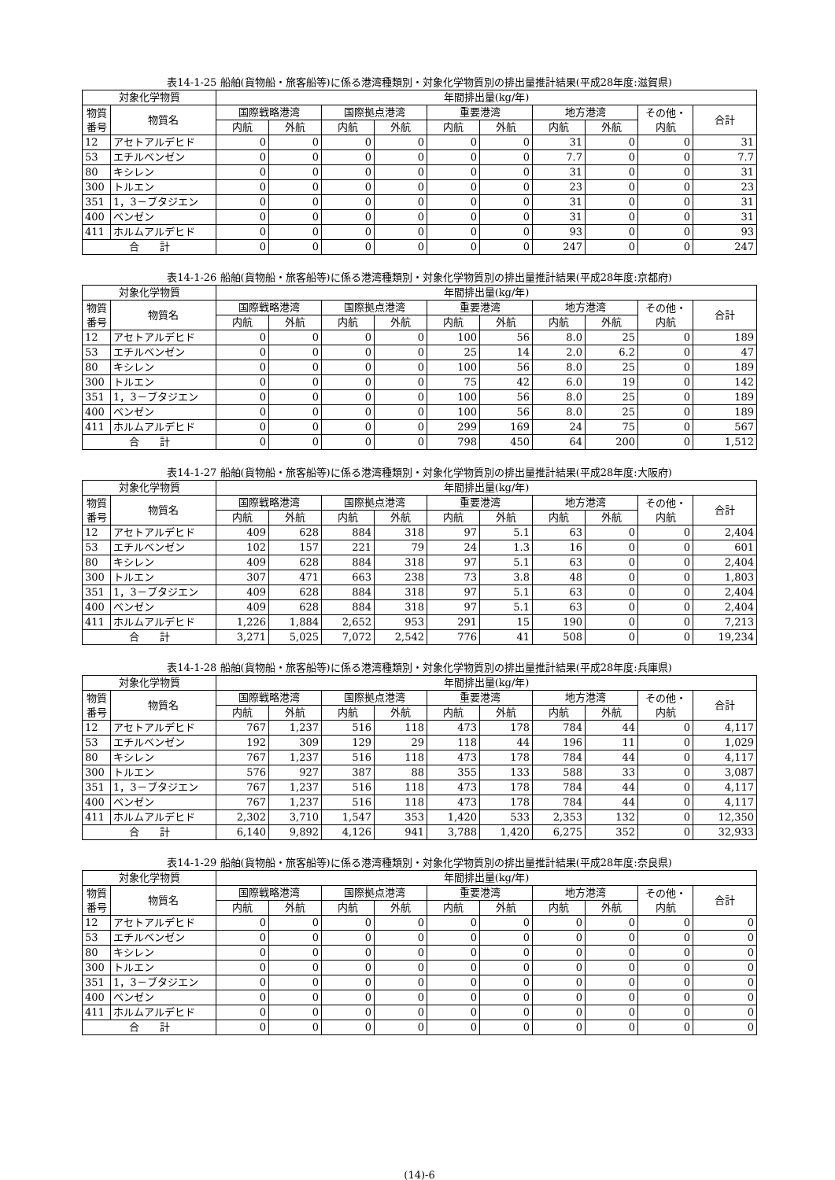表14-1-25 船舶(貨物船・旅客船等)に係る港湾種類別・対象化学物質別の排出量推計結果(平成28年度:滋賀県)
| 対象化学物質 | | 年間排出量(kg/年) | | | | | | | | | |
| --- | --- | --- | --- | --- | --- | --- | --- | --- | --- | --- | --- |
| 物質 番号 | 物質名 | 国際戦略港湾 | | 国際拠点港湾 | | 重要港湾 | | 地方港湾 | | その他・ 内航 | 合計 |
| | | 内航 | 外航 | 内航 | 外航 | 内航 | 外航 | 内航 | 外航 | | |
| 12 | アセトアルデヒド | 0 | 0 | 0 | 0 | 0 | 0 | 31 | 0 | 0 | 31 |
| 53 | エチルベンゼン | 0 | 0 | 0 | 0 | 0 | 0 | 7.7 | 0 | 0 | 7.7 |
| 80 | キシレン | 0 | 0 | 0 | 0 | 0 | 0 | 31 | 0 | 0 | 31 |
| 300 | トルエン | 0 | 0 | 0 | 0 | 0 | 0 | 23 | 0 | 0 | 23 |
| 351 | 1，3－ブタジエン | 0 | 0 | 0 | 0 | 0 | 0 | 31 | 0 | 0 | 31 |
| 400 | ベンゼン | 0 | 0 | 0 | 0 | 0 | 0 | 31 | 0 | 0 | 31 |
| 411 | ホルムアルデヒド | 0 | 0 | 0 | 0 | 0 | 0 | 93 | 0 | 0 | 93 |
| 合 計 | | 0 | 0 | 0 | 0 | 0 | 0 | 247 | 0 | 0 | 247 |
表14-1-26 船舶(貨物船・旅客船等)に係る港湾種類別・対象化学物質別の排出量推計結果(平成28年度:京都府)
| 対象化学物質 | | 年間排出量(kg/年) | | | | | | | | | |
| --- | --- | --- | --- | --- | --- | --- | --- | --- | --- | --- | --- |
| 物質 番号 | 物質名 | 国際戦略港湾 | | 国際拠点港湾 | | 重要港湾 | | 地方港湾 | | その他・ 内航 | 合計 |
| | | 内航 | 外航 | 内航 | 外航 | 内航 | 外航 | 内航 | 外航 | | |
| 12 | アセトアルデヒド | 0 | 0 | 0 | 0 | 100 | 56 | 8.0 | 25 | 0 | 189 |
| 53 | エチルベンゼン | 0 | 0 | 0 | 0 | 25 | 14 | 2.0 | 6.2 | 0 | 47 |
| 80 | キシレン | 0 | 0 | 0 | 0 | 100 | 56 | 8.0 | 25 | 0 | 189 |
| 300 | トルエン | 0 | 0 | 0 | 0 | 75 | 42 | 6.0 | 19 | 0 | 142 |
| 351 | 1，3－ブタジエン | 0 | 0 | 0 | 0 | 100 | 56 | 8.0 | 25 | 0 | 189 |
| 400 | ベンゼン | 0 | 0 | 0 | 0 | 100 | 56 | 8.0 | 25 | 0 | 189 |
| 411 | ホルムアルデヒド | 0 | 0 | 0 | 0 | 299 | 169 | 24 | 75 | 0 | 567 |
| 合 計 | | 0 | 0 | 0 | 0 | 798 | 450 | 64 | 200 | 0 | 1,512 |
表14-1-27 船舶(貨物船・旅客船等)に係る港湾種類別・対象化学物質別の排出量推計結果(平成28年度:大阪府)
| 対象化学物質 | | 年間排出量(kg/年) | | | | | | | | | |
| --- | --- | --- | --- | --- | --- | --- | --- | --- | --- | --- | --- |
| 物質 番号 | 物質名 | 国際戦略港湾 | | 国際拠点港湾 | | 重要港湾 | | 地方港湾 | | その他・ 内航 | 合計 |
| | | 内航 | 外航 | 内航 | 外航 | 内航 | 外航 | 内航 | 外航 | | |
| 12 | アセトアルデヒド | 409 | 628 | 884 | 318 | 97 | 5.1 | 63 | 0 | 0 | 2,404 |
| 53 | エチルベンゼン | 102 | 157 | 221 | 79 | 24 | 1.3 | 16 | 0 | 0 | 601 |
| 80 | キシレン | 409 | 628 | 884 | 318 | 97 | 5.1 | 63 | 0 | 0 | 2,404 |
| 300 | トルエン | 307 | 471 | 663 | 238 | 73 | 3.8 | 48 | 0 | 0 | 1,803 |
| 351 | 1，3－ブタジエン | 409 | 628 | 884 | 318 | 97 | 5.1 | 63 | 0 | 0 | 2,404 |
| 400 | ベンゼン | 409 | 628 | 884 | 318 | 97 | 5.1 | 63 | 0 | 0 | 2,404 |
| 411 | ホルムアルデヒド | 1,226 | 1,884 | 2,652 | 953 | 291 | 15 | 190 | 0 | 0 | 7,213 |
| 合 計 | | 3,271 | 5,025 | 7,072 | 2,542 | 776 | 41 | 508 | 0 | 0 | 19,234 |
表14-1-28 船舶(貨物船・旅客船等)に係る港湾種類別・対象化学物質別の排出量推計結果(平成28年度:兵庫県)
| 対象化学物質 | | 年間排出量(kg/年) | | | | | | | | | |
| --- | --- | --- | --- | --- | --- | --- | --- | --- | --- | --- | --- |
| 物質 番号 | 物質名 | 国際戦略港湾 | | 国際拠点港湾 | | 重要港湾 | | 地方港湾 | | その他・ 内航 | 合計 |
| | | 内航 | 外航 | 内航 | 外航 | 内航 | 外航 | 内航 | 外航 | | |
| 12 | アセトアルデヒド | 767 | 1,237 | 516 | 118 | 473 | 178 | 784 | 44 | 0 | 4,117 |
| 53 | エチルベンゼン | 192 | 309 | 129 | 29 | 118 | 44 | 196 | 11 | 0 | 1,029 |
| 80 | キシレン | 767 | 1,237 | 516 | 118 | 473 | 178 | 784 | 44 | 0 | 4,117 |
| 300 | トルエン | 576 | 927 | 387 | 88 | 355 | 133 | 588 | 33 | 0 | 3,087 |
| 351 | 1，3－ブタジエン | 767 | 1,237 | 516 | 118 | 473 | 178 | 784 | 44 | 0 | 4,117 |
| 400 | ベンゼン | 767 | 1,237 | 516 | 118 | 473 | 178 | 784 | 44 | 0 | 4,117 |
| 411 | ホルムアルデヒド | 2,302 | 3,710 | 1,547 | 353 | 1,420 | 533 | 2,353 | 132 | 0 | 12,350 |
| 合 計 | | 6,140 | 9,892 | 4,126 | 941 | 3,788 | 1,420 | 6,275 | 352 | 0 | 32,933 |
表14-1-29 船舶(貨物船・旅客船等)に係る港湾種類別・対象化学物質別の排出量推計結果(平成28年度:奈良県)
| 対象化学物質 | | 年間排出量(kg/年) | | | | | | | | | |
| --- | --- | --- | --- | --- | --- | --- | --- | --- | --- | --- | --- |
| 物質 番号 | 物質名 | 国際戦略港湾 | | 国際拠点港湾 | | 重要港湾 | | 地方港湾 | | その他・ 内航 | 合計 |
| | | 内航 | 外航 | 内航 | 外航 | 内航 | 外航 | 内航 | 外航 | | |
| 12 | アセトアルデヒド | 0 | 0 | 0 | 0 | 0 | 0 | 0 | 0 | 0 | 0 |
| 53 | エチルベンゼン | 0 | 0 | 0 | 0 | 0 | 0 | 0 | 0 | 0 | 0 |
| 80 | キシレン | 0 | 0 | 0 | 0 | 0 | 0 | 0 | 0 | 0 | 0 |
| 300 | トルエン | 0 | 0 | 0 | 0 | 0 | 0 | 0 | 0 | 0 | 0 |
| 351 | 1，3－ブタジエン | 0 | 0 | 0 | 0 | 0 | 0 | 0 | 0 | 0 | 0 |
| 400 | ベンゼン | 0 | 0 | 0 | 0 | 0 | 0 | 0 | 0 | 0 | 0 |
| 411 | ホルムアルデヒド | 0 | 0 | 0 | 0 | 0 | 0 | 0 | 0 | 0 | 0 |
| 合 計 | | 0 | 0 | 0 | 0 | 0 | 0 | 0 | 0 | 0 | 0 |
(14)-6